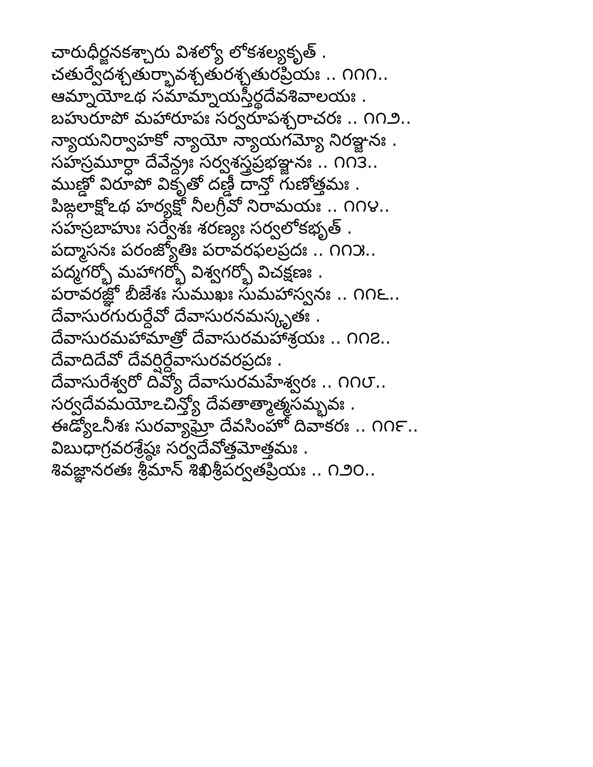చారుధీర్జనకశ్చారు విశల్యో లోకశల్యకృత్ .
చతుర్వేదశ్చతుర్భావశ్చతురశ్చతురప్రియః .. ౧౧౧..
ఆమ్నాయోఽథ సమామ్నాయస్తీర్థదేవశివాలయః .
బహురూపో మహారూపః సర్వరూపశ్చరాచరః .. ౧౧౨..
న్యాయనిర్వాహకో న్యాయో న్యాయగమ్యో నిరఞ్జనః .
సహస్రమూర్ధా దేవేన్ద్రః సర్వశస్త్రప్రభఞ్జనః .. ౧౧౩..
ముణ్డో విరూపో వికృతో దణ్డీ దాన్తో గుణోత్తమః .
పిఙ్గలాక్షోఽథ హర్యక్షో నీలగ్రీవో నిరామయః .. ౧౧౪..
సహస్రబాహుః సర్వేశః శరణ్యః సర్వలోకభృత్ .
పద్మాసనః పరంజ్యోతిః పరావరఫలప్రదః .. ౧౧౫..
పద్మగర్భో మహాగర్భో విశ్వగర్భో విచక్షణః .
పరావరజ్ఞో బీజేశః సుముఖః సుమహాస్వనః .. ౧౧౬..
దేవాసురగురుర్దేవో దేవాసురనమస్కృతః .
దేవాసురమహామాత్రో దేవాసురమహాశ్రయః .. ౧౧౭..
దేవాదిదేవో దేవర్షిర్దేవాసురవరప్రదః .
దేవాసురేశ్వరో దివ్యో దేవాసురమహేశ్వరః .. ౧౧౮..
సర్వదేవమయోఽచిన్త్యో దేవతాత్మాత్మసమ్భవః .
ఈడ్యోఽనీశః సురవ్యాఘ్రో దేవసింహో దివాకరః .. ౧౧౯..
విబుధాగ్రవరశ్రేష్ఠః సర్వదేవోత్తమోత్తమః .
శివజ్ఞానరతః శ్రీమాన్ శిఖిశ్రీపర్వతప్రియః .. ౧౨౦..